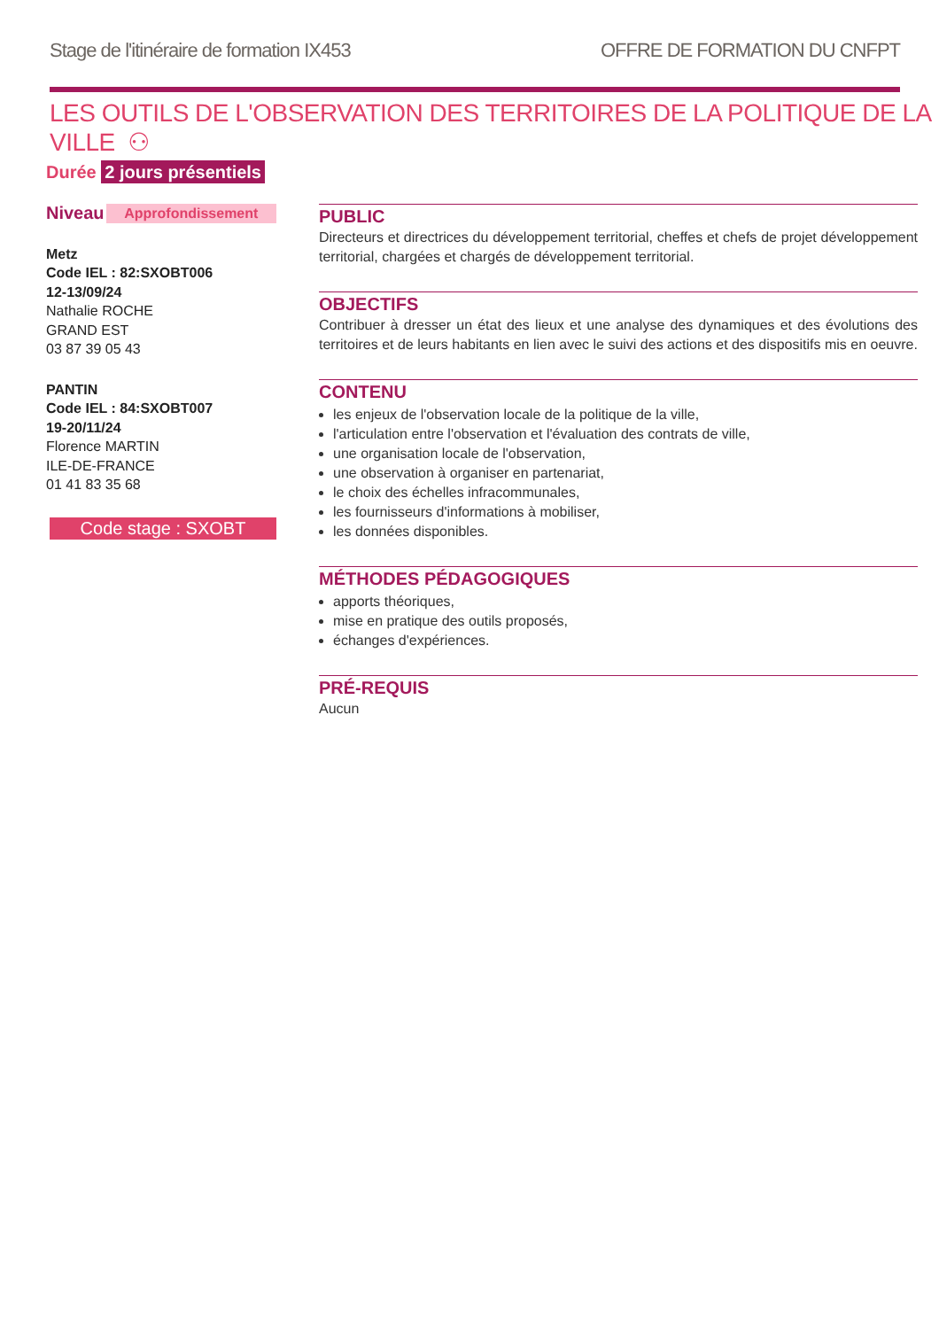Stage de l'itinéraire de formation IX453
OFFRE DE FORMATION DU CNFPT
LES OUTILS DE L'OBSERVATION DES TERRITOIRES DE LA POLITIQUE DE LA VILLE ⚇
Durée 2 jours présentiels
Niveau Approfondissement
Metz
Code IEL : 82:SXOBT006
12-13/09/24
Nathalie ROCHE
GRAND EST
03 87 39 05 43
PANTIN
Code IEL : 84:SXOBT007
19-20/11/24
Florence MARTIN
ILE-DE-FRANCE
01 41 83 35 68
Code stage : SXOBT
PUBLIC
Directeurs et directrices du développement territorial, cheffes et chefs de projet développement territorial, chargées et chargés de développement territorial.
OBJECTIFS
Contribuer à dresser un état des lieux et une analyse des dynamiques et des évolutions des territoires et de leurs habitants en lien avec le suivi des actions et des dispositifs mis en oeuvre.
CONTENU
les enjeux de l'observation locale de la politique de la ville,
l'articulation entre l'observation et l'évaluation des contrats de ville,
une organisation locale de l'observation,
une observation à organiser en partenariat,
le choix des échelles infracommunales,
les fournisseurs d'informations à mobiliser,
les données disponibles.
MÉTHODES PÉDAGOGIQUES
apports théoriques,
mise en pratique des outils proposés,
échanges d'expériences.
PRÉ-REQUIS
Aucun